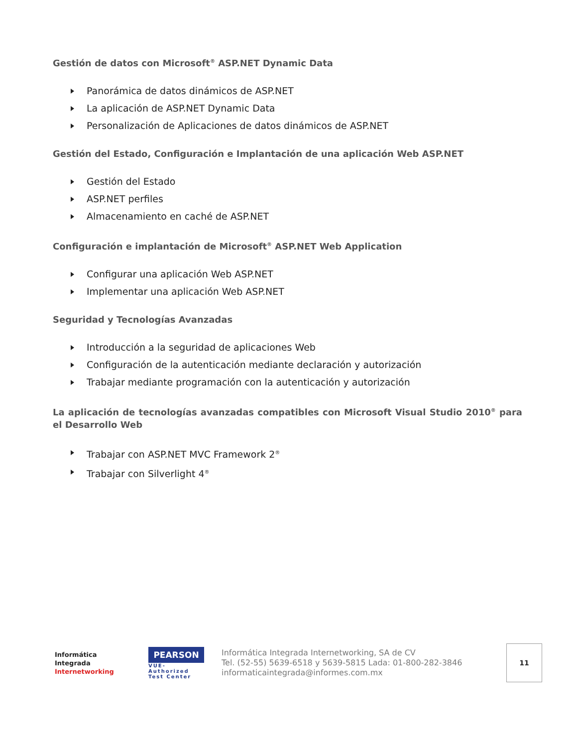Gestión de datos con Microsoft<sup>®</sup> ASP.NET Dynamic Data
Panorámica de datos dinámicos de ASP.NET
La aplicación de ASP.NET Dynamic Data
Personalización de Aplicaciones de datos dinámicos de ASP.NET
Gestión del Estado, Configuración e Implantación de una aplicación Web ASP.NET
Gestión del Estado
ASP.NET perfiles
Almacenamiento en caché de ASP.NET
Configuración e implantación de Microsoft<sup>®</sup> ASP.NET Web Application
Configurar una aplicación Web ASP.NET
Implementar una aplicación Web ASP.NET
Seguridad y Tecnologías Avanzadas
Introducción a la seguridad de aplicaciones Web
Configuración de la autenticación mediante declaración y autorización
Trabajar mediante programación con la autenticación y autorización
La aplicación de tecnologías avanzadas compatibles con Microsoft Visual Studio 2010<sup>®</sup> para el Desarrollo Web
Trabajar con ASP.NET MVC Framework 2<sup>®</sup>
Trabajar con Silverlight 4<sup>®</sup>
Informática
Integrada
Internetworking
PEARSON
VUE-Authorized
Test Center
Informática Integrada Internetworking, SA de CV
Tel. (52-55) 5639-6518 y 5639-5815 Lada: 01-800-282-3846
informaticaintegrada@informes.com.mx
11